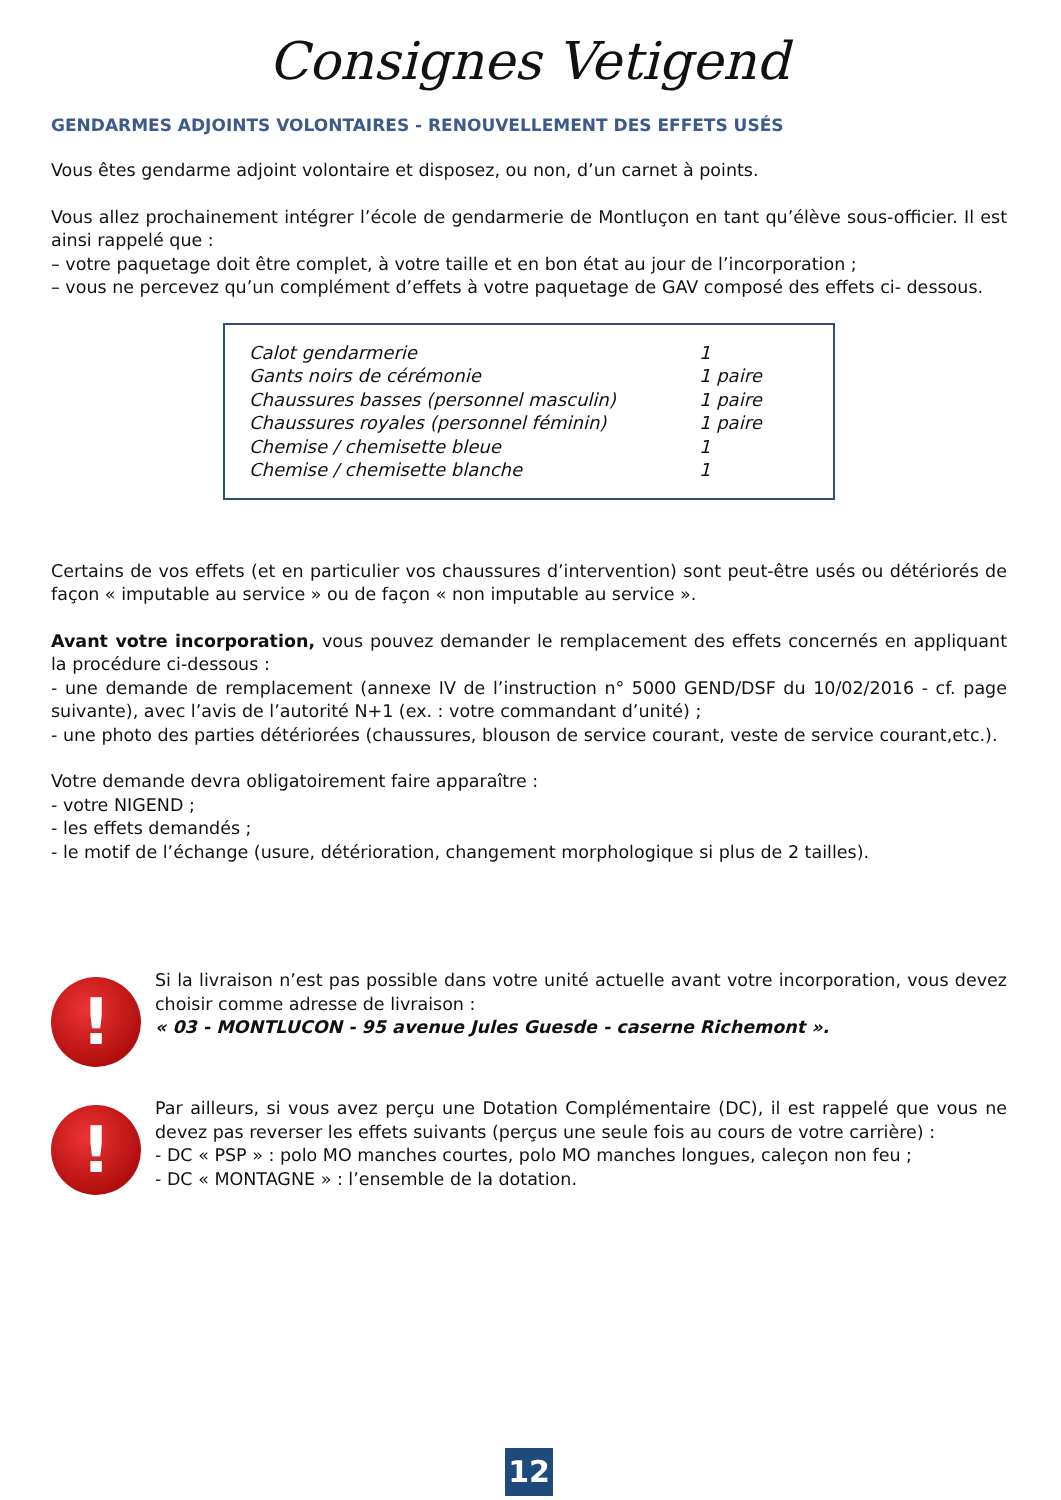Consignes Vetigend
GENDARMES ADJOINTS VOLONTAIRES - RENOUVELLEMENT DES EFFETS USÉS
Vous êtes gendarme adjoint volontaire et disposez, ou non, d’un carnet à points.
Vous allez prochainement intégrer l’école de gendarmerie de Montluçon en tant qu’élève sous-officier. Il est ainsi rappelé que :
– votre paquetage doit être complet, à votre taille et en bon état au jour de l’incorporation ;
– vous ne percevez qu’un complément d’effets à votre paquetage de GAV composé des effets ci- dessous.
| Calot gendarmerie | 1 |
| Gants noirs de cérémonie | 1 paire |
| Chaussures basses (personnel masculin) | 1 paire |
| Chaussures royales (personnel féminin) | 1 paire |
| Chemise / chemisette bleue | 1 |
| Chemise / chemisette blanche | 1 |
Certains de vos effets (et en particulier vos chaussures d’intervention) sont peut-être usés ou détériorés de façon « imputable au service » ou de façon « non imputable au service ».
Avant votre incorporation, vous pouvez demander le remplacement des effets concernés en appliquant la procédure ci-dessous :
- une demande de remplacement (annexe IV de l’instruction n° 5000 GEND/DSF du 10/02/2016 - cf. page suivante), avec l’avis de l’autorité N+1 (ex. : votre commandant d’unité) ;
- une photo des parties détériorées (chaussures, blouson de service courant, veste de service courant,etc.).
Votre demande devra obligatoirement faire apparaître :
- votre NIGEND ;
- les effets demandés ;
- le motif de l’échange (usure, détérioration, changement morphologique si plus de 2 tailles).
!
Si la livraison n’est pas possible dans votre unité actuelle avant votre incorporation, vous devez choisir comme adresse de livraison :
« 03 - MONTLUCON - 95 avenue Jules Guesde - caserne Richemont ».
!
Par ailleurs, si vous avez perçu une Dotation Complémentaire (DC), il est rappelé que vous ne devez pas reverser les effets suivants (perçus une seule fois au cours de votre carrière) :
- DC « PSP » : polo MO manches courtes, polo MO manches longues, caleçon non feu ;
- DC « MONTAGNE » : l’ensemble de la dotation.
12